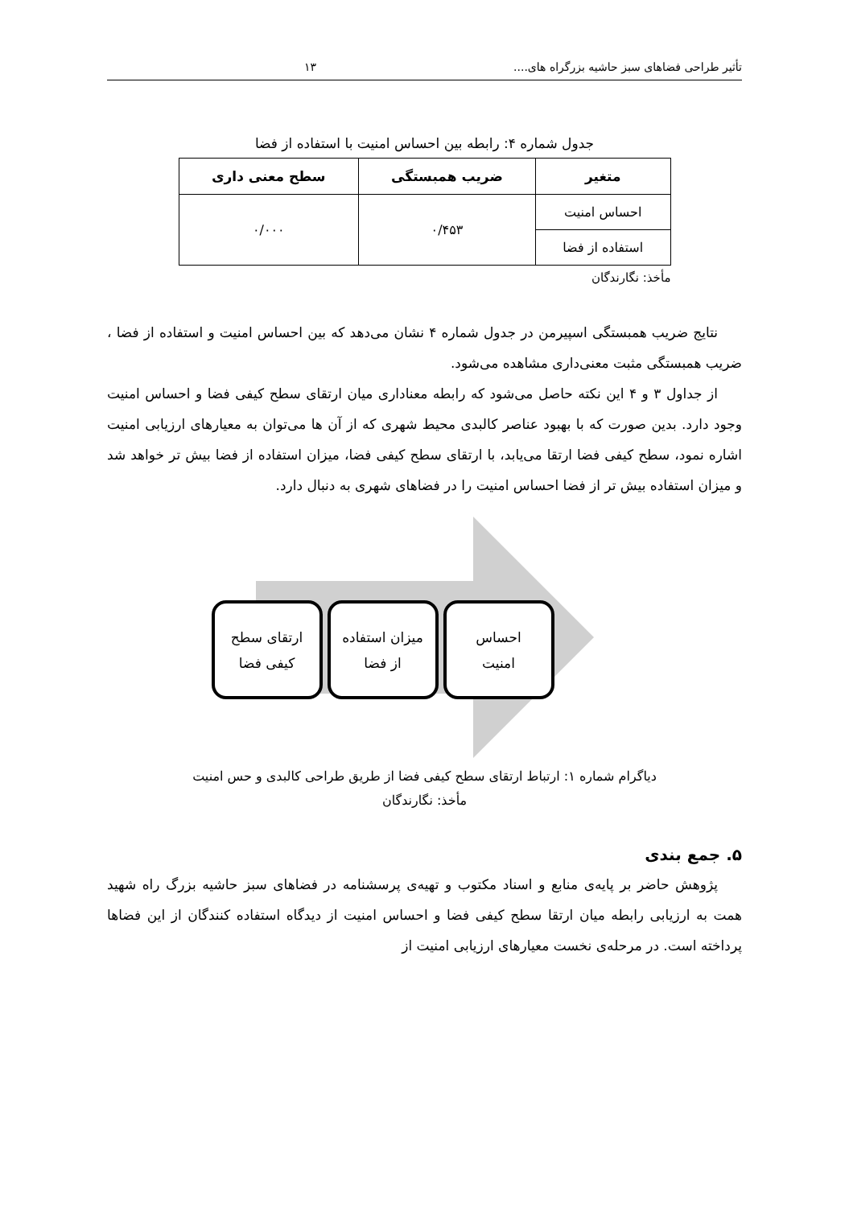تأثیر طراحی فضاهای سبز حاشیه بزرگراه های.... ۱۳
جدول شماره ۴: رابطه بین احساس امنیت با استفاده از فضا
| متغیر | ضریب همبستگی | سطح معنی داری |
| --- | --- | --- |
| احساس امنیت | ۰/۴۵۳ | ۰/۰۰۰ |
| استفاده از فضا | | |
مأخذ: نگارندگان
نتایج ضریب همبستگی اسپیرمن در جدول شماره ۴ نشان می‌دهد که بین احساس امنیت و استفاده از فضا ، ضریب همبستگی مثبت معنی‌داری مشاهده می‌شود.
از جداول ۳ و ۴ این نکته حاصل می‌شود که رابطه معناداری میان ارتقای سطح کیفی فضا و احساس امنیت وجود دارد. بدین صورت که با بهبود عناصر کالبدی محیط شهری که از آن ها می‌توان به معیارهای ارزیابی امنیت اشاره نمود، سطح کیفی فضا ارتقا می‌یابد، با ارتقای سطح کیفی فضا، میزان استفاده از فضا بیش تر خواهد شد و میزان استفاده بیش تر از فضا احساس امنیت را در فضاهای شهری به دنبال دارد.
احساس
امنیت
میزان استفاده
از فضا
ارتقای سطح
کیفی فضا
دیاگرام شماره ۱: ارتباط ارتقای سطح کیفی فضا از طریق طراحی کالبدی و حس امنیت
مأخذ: نگارندگان
۵. جمع بندی
پژوهش حاضر بر پایه‌ی منابع و اسناد مکتوب و تهیه‌ی پرسشنامه در فضاهای سبز حاشیه بزرگ راه شهید همت به ارزیابی رابطه میان ارتقا سطح کیفی فضا و احساس امنیت از دیدگاه استفاده کنندگان از این فضاها پرداخته است. در مرحله‌ی نخست معیارهای ارزیابی امنیت از